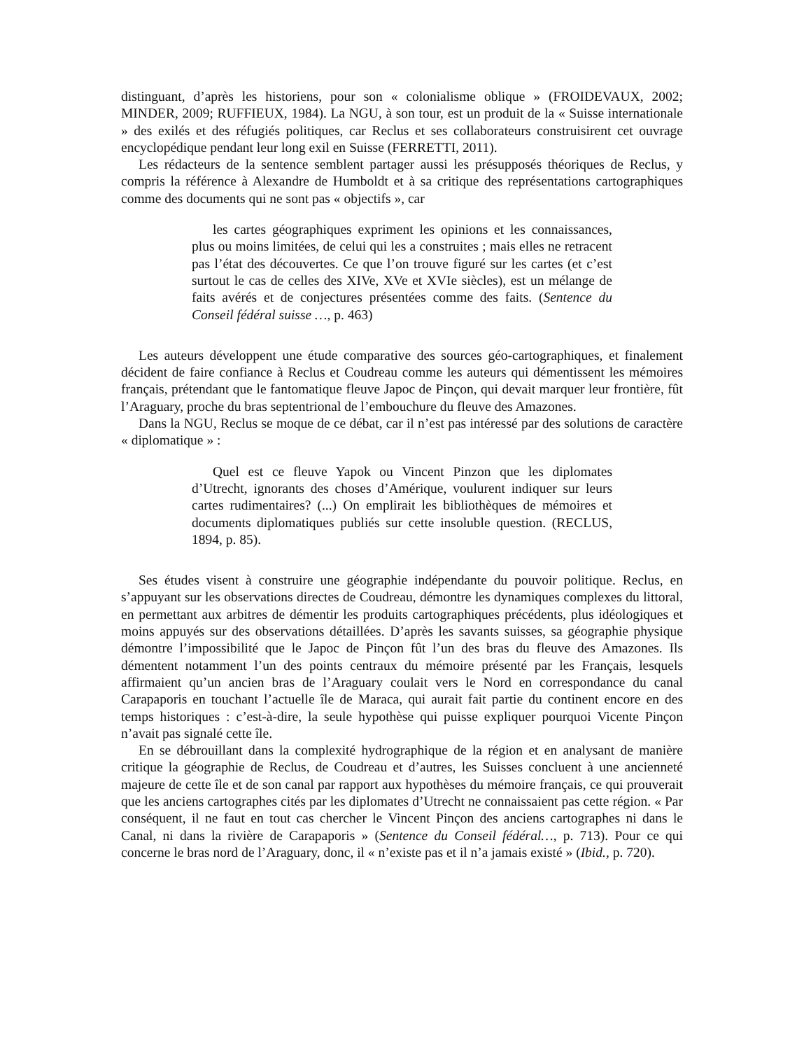distinguant, d’après les historiens, pour son « colonialisme oblique » (FROIDEVAUX, 2002; MINDER, 2009; RUFFIEUX, 1984). La NGU, à son tour, est un produit de la « Suisse internationale » des exilés et des réfugiés politiques, car Reclus et ses collaborateurs construisirent cet ouvrage encyclopédique pendant leur long exil en Suisse (FERRETTI, 2011).
Les rédacteurs de la sentence semblent partager aussi les présupposés théoriques de Reclus, y compris la référence à Alexandre de Humboldt et à sa critique des représentations cartographiques comme des documents qui ne sont pas « objectifs », car
les cartes géographiques expriment les opinions et les connaissances, plus ou moins limitées, de celui qui les a construites ; mais elles ne retracent pas l’état des découvertes. Ce que l’on trouve figuré sur les cartes (et c’est surtout le cas de celles des XIVe, XVe et XVIe siècles), est un mélange de faits avérés et de conjectures présentées comme des faits. (Sentence du Conseil fédéral suisse …, p. 463)
Les auteurs développent une étude comparative des sources géo-cartographiques, et finalement décident de faire confiance à Reclus et Coudreau comme les auteurs qui démentissent les mémoires français, prétendant que le fantomatique fleuve Japoc de Pinçon, qui devait marquer leur frontière, fût l’Araguary, proche du bras septentrional de l’embouchure du fleuve des Amazones.
Dans la NGU, Reclus se moque de ce débat, car il n’est pas intéressé par des solutions de caractère « diplomatique » :
Quel est ce fleuve Yapok ou Vincent Pinzon que les diplomates d’Utrecht, ignorants des choses d’Amérique, voulurent indiquer sur leurs cartes rudimentaires? (...) On emplirait les bibliothèques de mémoires et documents diplomatiques publiés sur cette insoluble question. (RECLUS, 1894, p. 85).
Ses études visent à construire une géographie indépendante du pouvoir politique. Reclus, en s’appuyant sur les observations directes de Coudreau, démontre les dynamiques complexes du littoral, en permettant aux arbitres de démentir les produits cartographiques précédents, plus idéologiques et moins appuyés sur des observations détaillées. D’après les savants suisses, sa géographie physique démontre l’impossibilité que le Japoc de Pinçon fût l’un des bras du fleuve des Amazones. Ils démentent notamment l’un des points centraux du mémoire présenté par les Français, lesquels affirmaient qu’un ancien bras de l’Araguary coulait vers le Nord en correspondance du canal Carapaporis en touchant l’actuelle île de Maraca, qui aurait fait partie du continent encore en des temps historiques : c’est-à-dire, la seule hypothèse qui puisse expliquer pourquoi Vicente Pinçon n’avait pas signalé cette île.
En se débrouillant dans la complexité hydrographique de la région et en analysant de manière critique la géographie de Reclus, de Coudreau et d’autres, les Suisses concluent à une ancienneté majeure de cette île et de son canal par rapport aux hypothèses du mémoire français, ce qui prouverait que les anciens cartographes cités par les diplomates d’Utrecht ne connaissaient pas cette région. « Par conséquent, il ne faut en tout cas chercher le Vincent Pinçon des anciens cartographes ni dans le Canal, ni dans la rivière de Carapaporis » (Sentence du Conseil fédéral…, p. 713). Pour ce qui concerne le bras nord de l’Araguary, donc, il « n’existe pas et il n’a jamais existé » (Ibid., p. 720).